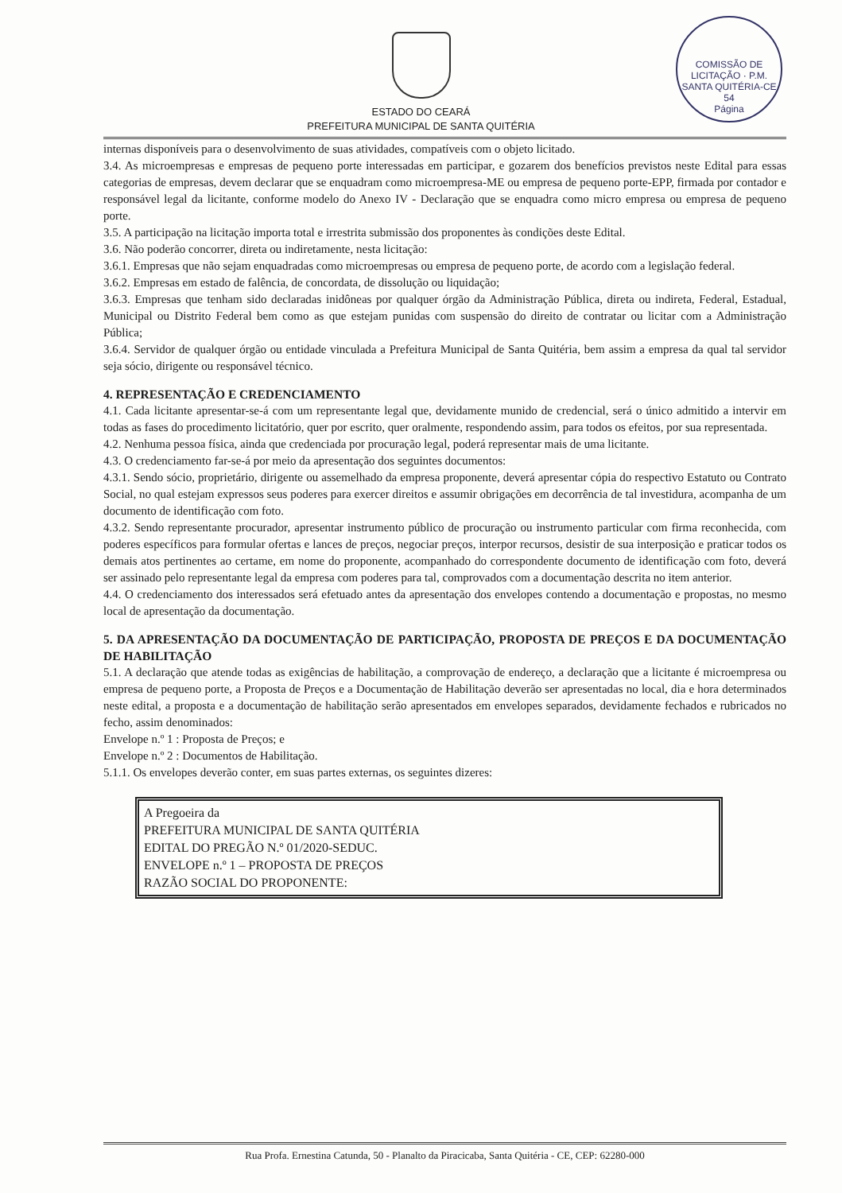ESTADO DO CEARÁ
PREFEITURA MUNICIPAL DE SANTA QUITÉRIA
COMISSÃO DE LICITAÇÃO · P.M. SANTA QUITÉRIA-CE
54
Página
internas disponíveis para o desenvolvimento de suas atividades, compatíveis com o objeto licitado.
3.4. As microempresas e empresas de pequeno porte interessadas em participar, e gozarem dos benefícios previstos neste Edital para essas categorias de empresas, devem declarar que se enquadram como microempresa-ME ou empresa de pequeno porte-EPP, firmada por contador e responsável legal da licitante, conforme modelo do Anexo IV - Declaração que se enquadra como micro empresa ou empresa de pequeno porte.
3.5. A participação na licitação importa total e irrestrita submissão dos proponentes às condições deste Edital.
3.6. Não poderão concorrer, direta ou indiretamente, nesta licitação:
3.6.1. Empresas que não sejam enquadradas como microempresas ou empresa de pequeno porte, de acordo com a legislação federal.
3.6.2. Empresas em estado de falência, de concordata, de dissolução ou liquidação;
3.6.3. Empresas que tenham sido declaradas inidôneas por qualquer órgão da Administração Pública, direta ou indireta, Federal, Estadual, Municipal ou Distrito Federal bem como as que estejam punidas com suspensão do direito de contratar ou licitar com a Administração Pública;
3.6.4. Servidor de qualquer órgão ou entidade vinculada a Prefeitura Municipal de Santa Quitéria, bem assim a empresa da qual tal servidor seja sócio, dirigente ou responsável técnico.
4. REPRESENTAÇÃO E CREDENCIAMENTO
4.1. Cada licitante apresentar-se-á com um representante legal que, devidamente munido de credencial, será o único admitido a intervir em todas as fases do procedimento licitatório, quer por escrito, quer oralmente, respondendo assim, para todos os efeitos, por sua representada.
4.2. Nenhuma pessoa física, ainda que credenciada por procuração legal, poderá representar mais de uma licitante.
4.3. O credenciamento far-se-á por meio da apresentação dos seguintes documentos:
4.3.1. Sendo sócio, proprietário, dirigente ou assemelhado da empresa proponente, deverá apresentar cópia do respectivo Estatuto ou Contrato Social, no qual estejam expressos seus poderes para exercer direitos e assumir obrigações em decorrência de tal investidura, acompanha de um documento de identificação com foto.
4.3.2. Sendo representante procurador, apresentar instrumento público de procuração ou instrumento particular com firma reconhecida, com poderes específicos para formular ofertas e lances de preços, negociar preços, interpor recursos, desistir de sua interposição e praticar todos os demais atos pertinentes ao certame, em nome do proponente, acompanhado do correspondente documento de identificação com foto, deverá ser assinado pelo representante legal da empresa com poderes para tal, comprovados com a documentação descrita no item anterior.
4.4. O credenciamento dos interessados será efetuado antes da apresentação dos envelopes contendo a documentação e propostas, no mesmo local de apresentação da documentação.
5. DA APRESENTAÇÃO DA DOCUMENTAÇÃO DE PARTICIPAÇÃO, PROPOSTA DE PREÇOS E DA DOCUMENTAÇÃO DE HABILITAÇÃO
5.1. A declaração que atende todas as exigências de habilitação, a comprovação de endereço, a declaração que a licitante é microempresa ou empresa de pequeno porte, a Proposta de Preços e a Documentação de Habilitação deverão ser apresentadas no local, dia e hora determinados neste edital, a proposta e a documentação de habilitação serão apresentados em envelopes separados, devidamente fechados e rubricados no fecho, assim denominados:
Envelope n.º 1 : Proposta de Preços; e
Envelope n.º 2 : Documentos de Habilitação.
5.1.1. Os envelopes deverão conter, em suas partes externas, os seguintes dizeres:
A Pregoeira da
PREFEITURA MUNICIPAL DE SANTA QUITÉRIA
EDITAL DO PREGÃO N.º 01/2020-SEDUC.
ENVELOPE n.º 1 – PROPOSTA DE PREÇOS
RAZÃO SOCIAL DO PROPONENTE:
Rua Profa. Ernestina Catunda, 50 - Planalto da Piracicaba, Santa Quitéria - CE, CEP: 62280-000